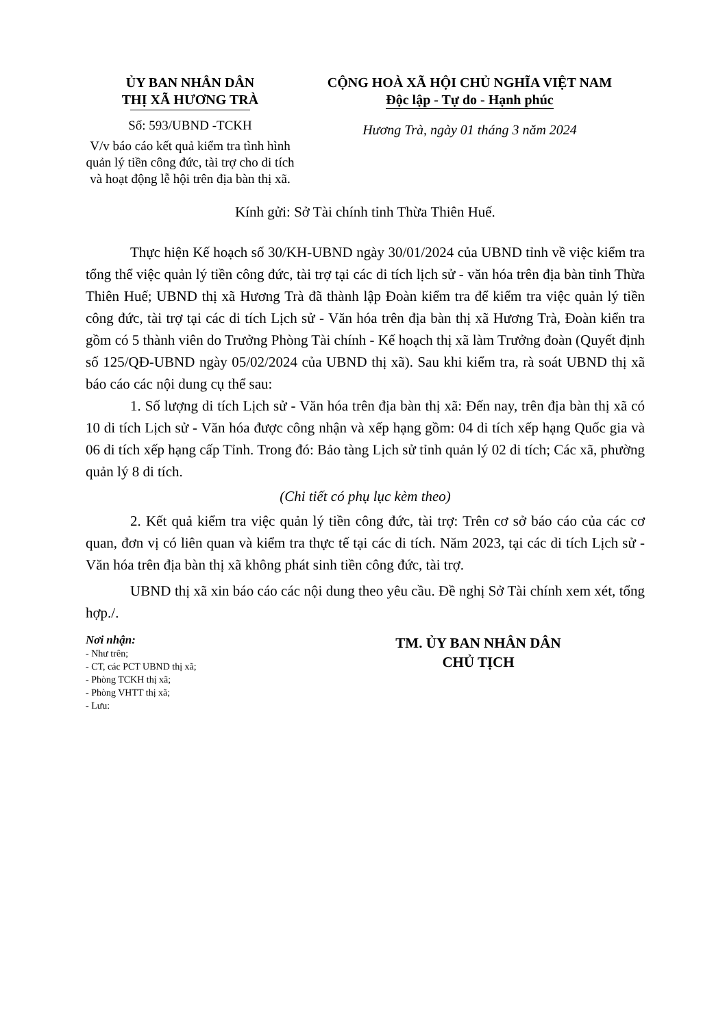ỦY BAN NHÂN DÂN
THỊ XÃ HƯƠNG TRÀ
Số: 593/UBND -TCKH
V/v báo cáo kết quả kiểm tra tình hình quản lý tiền công đức, tài trợ cho di tích và hoạt động lễ hội trên địa bàn thị xã.
CỘNG HOÀ XÃ HỘI CHỦ NGHĨA VIỆT NAM
Độc lập - Tự do - Hạnh phúc
Hương Trà, ngày 01 tháng 3 năm 2024
Kính gửi: Sở Tài chính tỉnh Thừa Thiên Huế.
Thực hiện Kế hoạch số 30/KH-UBND ngày 30/01/2024 của UBND tỉnh về việc kiểm tra tổng thể việc quản lý tiền công đức, tài trợ tại các di tích lịch sử - văn hóa trên địa bàn tỉnh Thừa Thiên Huế; UBND thị xã Hương Trà đã thành lập Đoàn kiểm tra để kiểm tra việc quản lý tiền công đức, tài trợ tại các di tích Lịch sử - Văn hóa trên địa bàn thị xã Hương Trà, Đoàn kiển tra gồm có 5 thành viên do Trưởng Phòng Tài chính - Kế hoạch thị xã làm Trưởng đoàn (Quyết định số 125/QĐ-UBND ngày 05/02/2024 của UBND thị xã). Sau khi kiểm tra, rà soát UBND thị xã báo cáo các nội dung cụ thể sau:
1. Số lượng di tích Lịch sử - Văn hóa trên địa bàn thị xã: Đến nay, trên địa bàn thị xã có 10 di tích Lịch sử - Văn hóa được công nhận và xếp hạng gồm: 04 di tích xếp hạng Quốc gia và 06 di tích xếp hạng cấp Tỉnh. Trong đó: Bảo tàng Lịch sử tỉnh quản lý 02 di tích; Các xã, phường quản lý 8 di tích.
(Chi tiết có phụ lục kèm theo)
2. Kết quả kiểm tra việc quản lý tiền công đức, tài trợ: Trên cơ sở báo cáo của các cơ quan, đơn vị có liên quan và kiểm tra thực tế tại các di tích. Năm 2023, tại các di tích Lịch sử - Văn hóa trên địa bàn thị xã không phát sinh tiền công đức, tài trợ.
UBND thị xã xin báo cáo các nội dung theo yêu cầu. Đề nghị Sở Tài chính xem xét, tổng hợp./.
Nơi nhận:
- Như trên;
- CT, các PCT UBND thị xã;
- Phòng TCKH thị xã;
- Phòng VHTT thị xã;
- Lưu:
TM. ỦY BAN NHÂN DÂN
CHỦ TỊCH